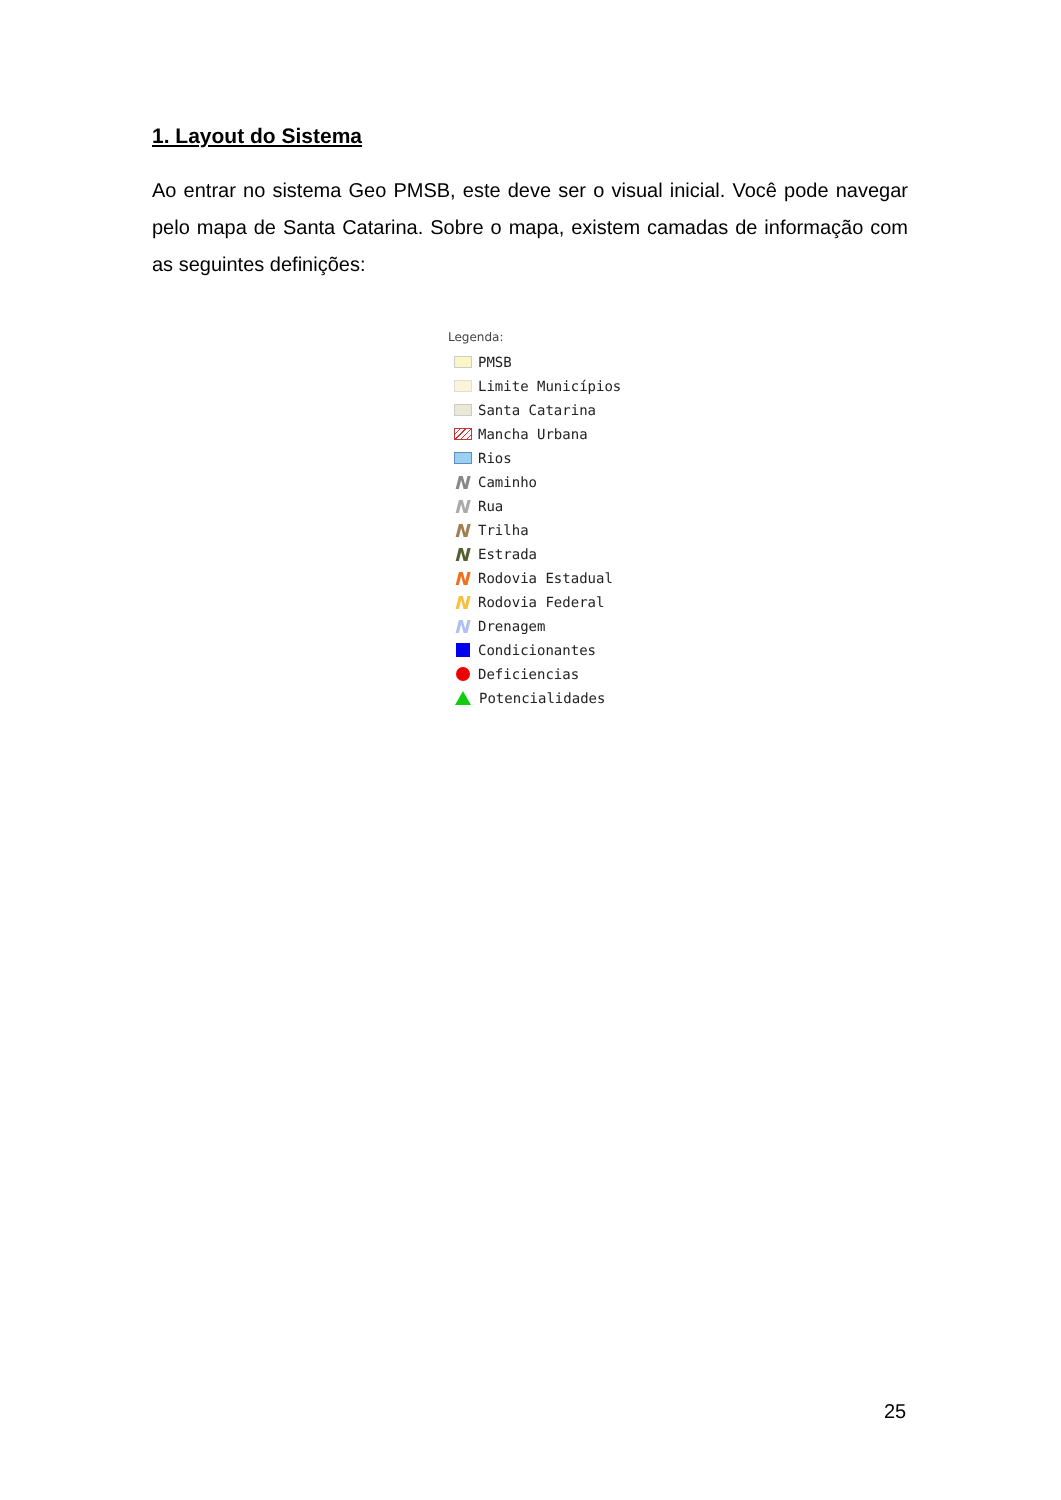1. Layout do Sistema
Ao entrar no sistema Geo PMSB, este deve ser o visual inicial. Você pode navegar pelo mapa de Santa Catarina. Sobre o mapa, existem camadas de informação com as seguintes definições:
Legenda:
PMSB
Limite Municípios
Santa Catarina
Mancha Urbana
Rios
N Caminho
N Rua
N Trilha
N Estrada
N Rodovia Estadual
N Rodovia Federal
N Drenagem
Condicionantes
Deficiencias
Potencialidades
25